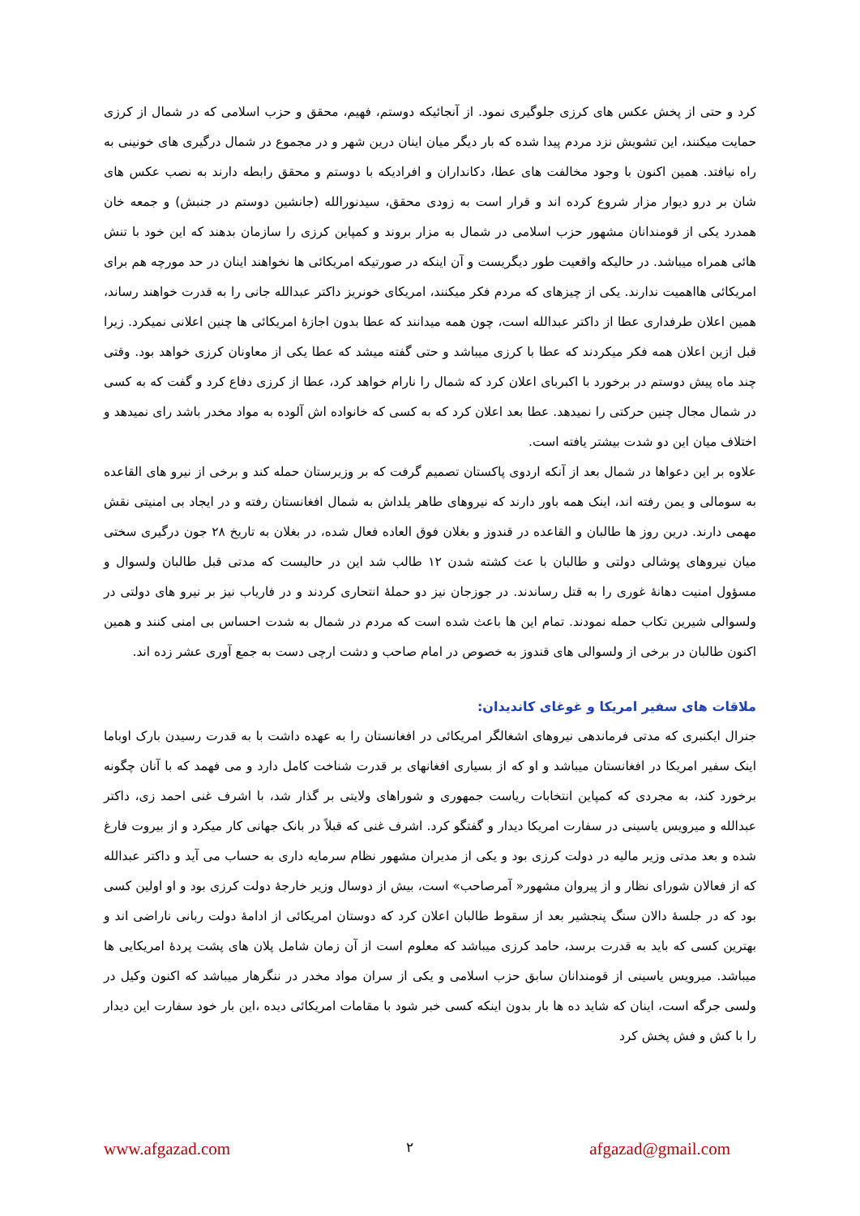کرد و حتی از پخش عکس های کرزی جلوگیری نمود. از آنجائیکه دوستم، فهیم، محقق و حزب اسلامی که در شمال از کرزی حمایت میکنند، این تشویش نزد مردم پیدا شده که بار دیگر میان اینان درین شهر و در مجموع در شمال درگیری های خونینی به راه نیافتد. همین اکنون با وجود مخالفت های عطا، دکانداران و افرادیکه با دوستم و محقق رابطه دارند به نصب عکس های شان بر درو دیوار مزار شروع کرده اند و قرار است به زودی محقق، سیدنورالله (جانشین دوستم در جنبش) و جمعه خان همدرد یکی از قومندانان مشهور حزب اسلامی در شمال به مزار بروند و کمپاین کرزی را سازمان بدهند که این خود با تنش هائی همراه میباشد. در حالیکه واقعیت طور دیگریست و آن اینکه در صورتیکه امریکائی ها نخواهند اینان در حد مورچه هم برای امریکائی هااهمیت ندارند. یکی از چیزهای که مردم فکر میکنند، امریکای خونریز داکتر عبدالله جانی را به قدرت خواهند رساند، همین اعلان طرفداری عطا از داکتر عبدالله است، چون همه میدانند که عطا بدون اجازهٔ امریکائی ها چنین اعلانی نمیکرد. زیرا قبل ازین اعلان همه فکر میکردند که عطا با کرزی میباشد و حتی گفته میشد که عطا یکی از معاونان کرزی خواهد بود. وقتی چند ماه پیش دوستم در برخورد با اکبربای اعلان کرد که شمال را نارام خواهد کرد، عطا از کرزی دفاع کرد و گفت که به کسی در شمال مجال چنین حرکتی را نمیدهد. عطا بعد اعلان کرد که به کسی که خانواده اش آلوده به مواد مخدر باشد رای نمیدهد و اختلاف میان این دو شدت بیشتر یافته است.
علاوه بر این دعواها در شمال بعد از آنکه اردوی پاکستان تصمیم گرفت که بر وزیرستان حمله کند و برخی از نیرو های القاعده به سومالی و یمن رفته اند، اینک همه باور دارند که نیروهای طاهر یلداش به شمال افغانستان رفته و در ایجاد بی امنیتی نقش مهمی دارند. درین روز ها طالبان و القاعده در قندوز و بغلان فوق العاده فعال شده، در بغلان به تاریخ ۲۸ جون درگیری سختی میان نیروهای پوشالی دولتی و طالبان با عث کشته شدن ۱۲ طالب شد این در حالیست که مدتی قبل طالبان ولسوال و مسؤول امنیت دهانهٔ غوری را به قتل رساندند. در جوزجان نیز دو حملهٔ انتحاری کردند و در فاریاب نیز بر نیرو های دولتی در ولسوالی شیرین تکاب حمله نمودند. تمام این ها باعث شده است که مردم در شمال به شدت احساس بی امنی کنند و همین اکنون طالبان در برخی از ولسوالی های قندوز به خصوص در امام صاحب و دشت ارچی دست به جمع آوری عشر زده اند.
ملاقات های سفیر امریکا و غوغای کاندیدان:
جنرال ایکنبری که مدتی فرماندهی نیروهای اشغالگر امریکائی در افغانستان را به عهده داشت با به قدرت رسیدن بارک اوباما اینک سفیر امریکا در افغانستان میباشد و او که از بسیاری افغانهای بر قدرت شناخت کامل دارد و می فهمد که با آنان چگونه برخورد کند، به مجردی که کمپاین انتخابات ریاست جمهوری و شوراهای ولایتی بر گذار شد، با اشرف غنی احمد زی، داکتر عبدالله و میرویس یاسینی در سفارت امریکا دیدار و گفتگو کرد. اشرف غنی که قبلاً در بانک جهانی کار میکرد و از بیروت فارغ شده و بعد مدتی وزیر مالیه در دولت کرزی بود و یکی از مدیران مشهور نظام سرمایه داری به حساب می آید و داکتر عبدالله که از فعالان شورای نظار و از پیروان مشهور« آمرصاحب» است، بیش از دوسال وزیر خارجهٔ دولت کرزی بود و او اولین کسی بود که در جلسهٔ دالان سنگ پنجشیر بعد از سقوط طالبان اعلان کرد که دوستان امریکائی از ادامهٔ دولت ربانی ناراضی اند و بهترین کسی که باید به قدرت برسد، حامد کرزی میباشد که معلوم است از آن زمان شامل پلان های پشت پردهٔ امریکایی ها میباشد. میرویس یاسینی از قومندانان سابق حزب اسلامی و یکی از سران مواد مخدر در ننگرهار میباشد که اکنون وکیل در ولسی جرگه است، اینان که شاید ده ها بار بدون اینکه کسی خبر شود با مقامات امریکائی دیده ،این بار خود سفارت این دیدار را با کش و فش پخش کرد
www.afgazad.com ۲ afgazad@gmail.com